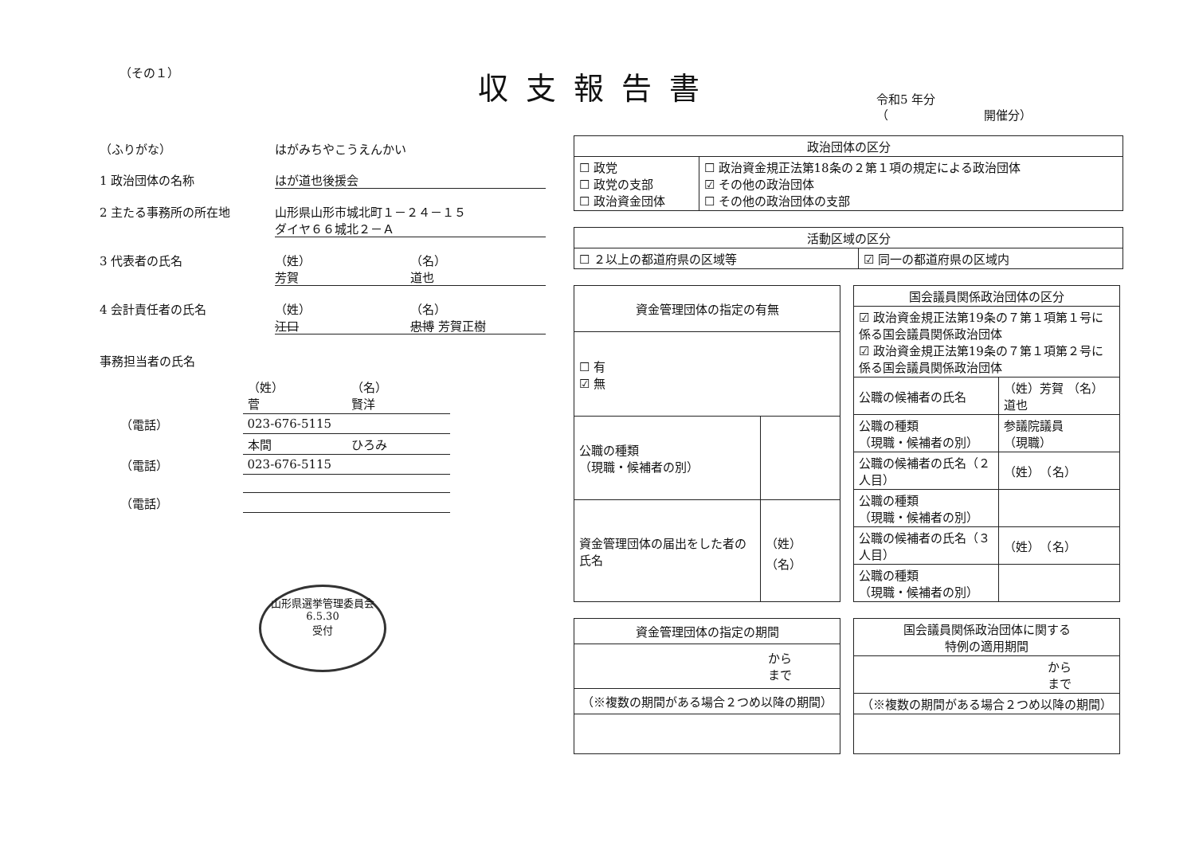（その１）
収支報告書
令和5 年分
（　　　　　　　　開催分）
（ふりがな） はがみちやこうえんかい
1 政治団体の名称 はが道也後援会
2 主たる事務所の所在地 山形県山形市城北町１－２４－１５
ダイヤ６６城北２－Ａ
3 代表者の氏名 （姓）
芳賀 （名）
道也
4 会計責任者の氏名 （姓）
江口 （名）
忠博 芳賀正樹
事務担当者の氏名
| | （姓） 菅 | （名） 賢洋 |
| （電話） | 023-676-5115 | |
| | 本間 | ひろみ |
| （電話） | 023-676-5115 | |
| （電話） | | |
山形県選挙管理委員会
6.5.30
受付
| 政治団体の区分 | |
| --- | --- |
| ☐ 政党 ☐ 政党の支部 ☐ 政治資金団体 | ☐ 政治資金規正法第18条の２第１項の規定による政治団体 ☑ その他の政治団体 ☐ その他の政治団体の支部 |
| 活動区域の区分 | |
| --- | --- |
| ☐ ２以上の都道府県の区域等 | ☑ 同一の都道府県の区域内 |
| 資金管理団体の指定の有無 | |
| --- | --- |
| ☐ 有 ☑ 無 | |
| 公職の種類 （現職・候補者の別） | |
| 資金管理団体の届出をした者の氏名 | （姓） （名） |
| 国会議員関係政治団体の区分 | |
| --- | --- |
| ☑ 政治資金規正法第19条の７第１項第１号に係る国会議員関係政治団体 ☑ 政治資金規正法第19条の７第１項第２号に係る国会議員関係政治団体 | |
| 公職の候補者の氏名 | （姓）芳賀 （名）道也 |
| 公職の種類 （現職・候補者の別） | 参議院議員 （現職） |
| 公職の候補者の氏名（２人目） | （姓） （名） |
| 公職の種類 （現職・候補者の別） | |
| 公職の候補者の氏名（３人目） | （姓） （名） |
| 公職の種類 （現職・候補者の別） | |
| 資金管理団体の指定の期間 |
| --- |
| から まで |
| （※複数の期間がある場合２つめ以降の期間） |
| 国会議員関係政治団体に関する 特例の適用期間 |
| --- |
| から まで |
| （※複数の期間がある場合２つめ以降の期間） |